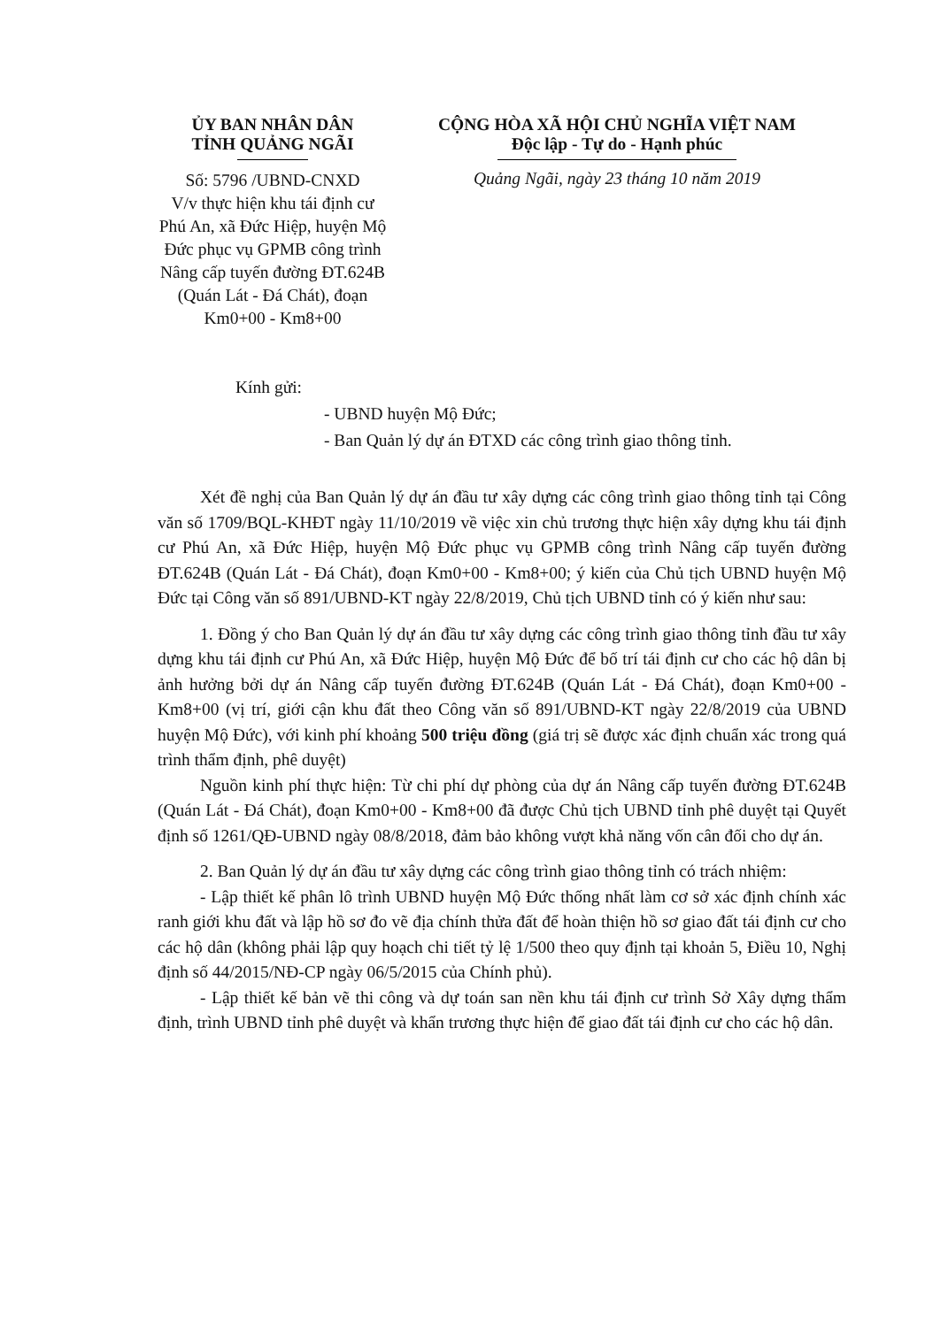ỦY BAN NHÂN DÂN
TỈNH QUẢNG NGÃI
Số: 5796 /UBND-CNXD
V/v thực hiện khu tái định cư Phú An, xã Đức Hiệp, huyện Mộ Đức phục vụ GPMB công trình Nâng cấp tuyến đường ĐT.624B (Quán Lát - Đá Chát), đoạn Km0+00 - Km8+00
CỘNG HÒA XÃ HỘI CHỦ NGHĨA VIỆT NAM
Độc lập - Tự do - Hạnh phúc
Quảng Ngãi, ngày 23 tháng 10 năm 2019
Kính gửi:
- UBND huyện Mộ Đức;
- Ban Quản lý dự án ĐTXD các công trình giao thông tỉnh.
Xét đề nghị của Ban Quản lý dự án đầu tư xây dựng các công trình giao thông tỉnh tại Công văn số 1709/BQL-KHĐT ngày 11/10/2019 về việc xin chủ trương thực hiện xây dựng khu tái định cư Phú An, xã Đức Hiệp, huyện Mộ Đức phục vụ GPMB công trình Nâng cấp tuyến đường ĐT.624B (Quán Lát - Đá Chát), đoạn Km0+00 - Km8+00; ý kiến của Chủ tịch UBND huyện Mộ Đức tại Công văn số 891/UBND-KT ngày 22/8/2019, Chủ tịch UBND tỉnh có ý kiến như sau:
1. Đồng ý cho Ban Quản lý dự án đầu tư xây dựng các công trình giao thông tỉnh đầu tư xây dựng khu tái định cư Phú An, xã Đức Hiệp, huyện Mộ Đức để bố trí tái định cư cho các hộ dân bị ảnh hưởng bởi dự án Nâng cấp tuyến đường ĐT.624B (Quán Lát - Đá Chát), đoạn Km0+00 - Km8+00 (vị trí, giới cận khu đất theo Công văn số 891/UBND-KT ngày 22/8/2019 của UBND huyện Mộ Đức), với kinh phí khoảng 500 triệu đồng (giá trị sẽ được xác định chuẩn xác trong quá trình thẩm định, phê duyệt)
Nguồn kinh phí thực hiện: Từ chi phí dự phòng của dự án Nâng cấp tuyến đường ĐT.624B (Quán Lát - Đá Chát), đoạn Km0+00 - Km8+00 đã được Chủ tịch UBND tỉnh phê duyệt tại Quyết định số 1261/QĐ-UBND ngày 08/8/2018, đảm bảo không vượt khả năng vốn cân đối cho dự án.
2. Ban Quản lý dự án đầu tư xây dựng các công trình giao thông tỉnh có trách nhiệm:
- Lập thiết kế phân lô trình UBND huyện Mộ Đức thống nhất làm cơ sở xác định chính xác ranh giới khu đất và lập hồ sơ đo vẽ địa chính thửa đất để hoàn thiện hồ sơ giao đất tái định cư cho các hộ dân (không phải lập quy hoạch chi tiết tỷ lệ 1/500 theo quy định tại khoản 5, Điều 10, Nghị định số 44/2015/NĐ-CP ngày 06/5/2015 của Chính phủ).
- Lập thiết kế bản vẽ thi công và dự toán san nền khu tái định cư trình Sở Xây dựng thẩm định, trình UBND tỉnh phê duyệt và khẩn trương thực hiện để giao đất tái định cư cho các hộ dân.